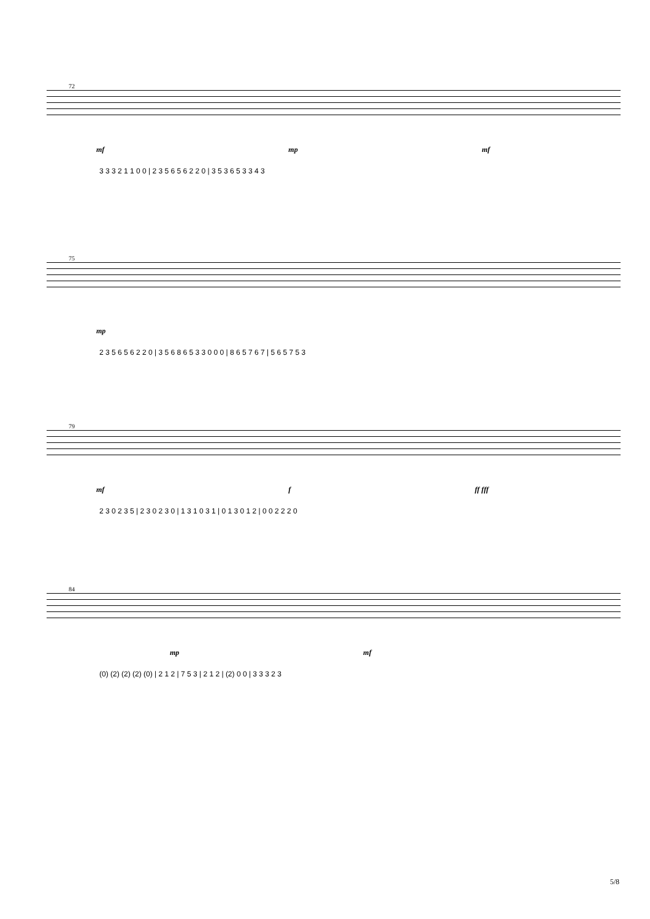72
mf mp mf
3 3 3 2 1 1 0 0 | 2 3 5 6 5 6 2 2 0 | 3 5 3 6 5 3 3 4 3
75
mp
2 3 5 6 5 6 2 2 0 | 3 5 6 8 6 5 3 3 0 0 0 | 8 6 5 7 6 7 | 5 6 5 7 5 3
79
mf f ff fff
2 3 0 2 3 5 | 2 3 0 2 3 0 | 1 3 1 0 3 1 | 0 1 3 0 1 2 | 0 0 2 2 2 0
84
mp mf
(0) (2) (2) (2) (0) | 2 1 2 | 7 5 3 | 2 1 2 | (2) 0 0 | 3 3 3 2 3
5/8